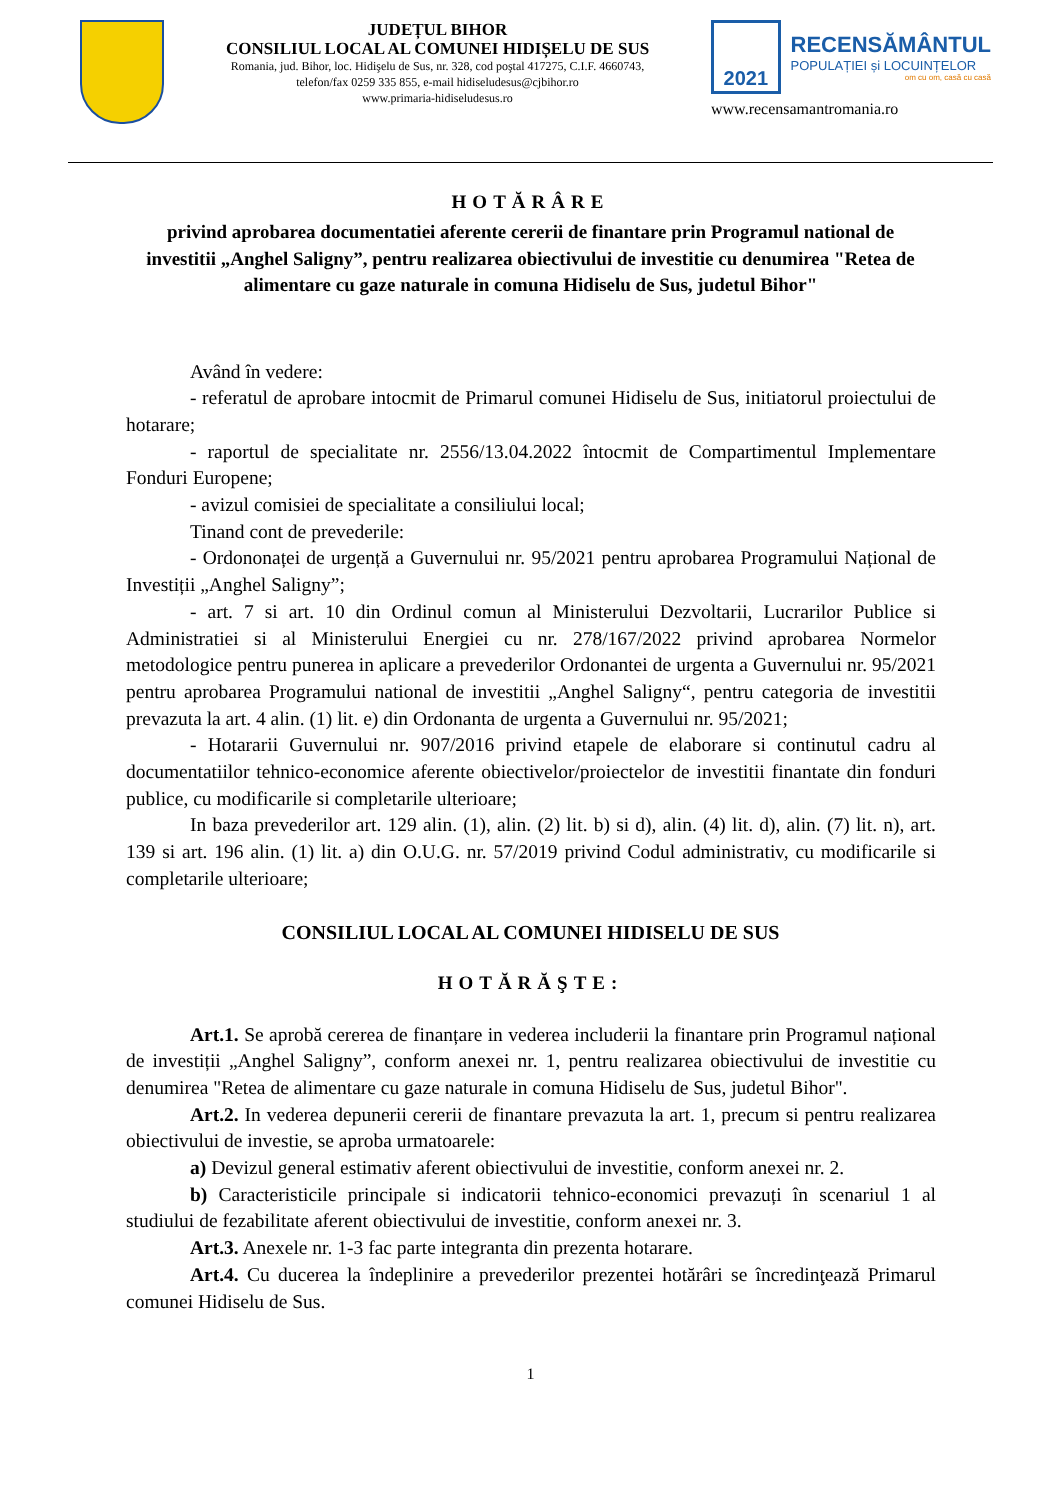JUDEȚUL BIHOR
CONSILIUL LOCAL AL COMUNEI HIDIȘELU DE SUS
Romania, jud. Bihor, loc. Hidişelu de Sus, nr. 328, cod poştal 417275, C.I.F. 4660743,
telefon/fax 0259 335 855, e-mail hidiseludesus@cjbihor.ro
www.primaria-hidiseludesus.ro
2021
RECENSĂMÂNTUL
POPULAȚIEI și LOCUINȚELOR
om cu om, casă cu casă
www.recensamantromania.ro
HOTĂRÂRE
privind aprobarea documentatiei aferente cererii de finantare prin Programul national de investitii „Anghel Saligny”, pentru realizarea obiectivului de investitie cu denumirea "Retea de alimentare cu gaze naturale in comuna Hidiselu de Sus, judetul Bihor"
Având în vedere:
- referatul de aprobare intocmit de Primarul comunei Hidiselu de Sus, initiatorul proiectului de hotarare;
- raportul de specialitate nr. 2556/13.04.2022 întocmit de Compartimentul Implementare Fonduri Europene;
- avizul comisiei de specialitate a consiliului local;
Tinand cont de prevederile:
- Ordononaței de urgență a Guvernului nr. 95/2021 pentru aprobarea Programului Național de Investiții „Anghel Saligny”;
- art. 7 si art. 10 din Ordinul comun al Ministerului Dezvoltarii, Lucrarilor Publice si Administratiei si al Ministerului Energiei cu nr. 278/167/2022 privind aprobarea Normelor metodologice pentru punerea in aplicare a prevederilor Ordonantei de urgenta a Guvernului nr. 95/2021 pentru aprobarea Programului national de investitii „Anghel Saligny“, pentru categoria de investitii prevazuta la art. 4 alin. (1) lit. e) din Ordonanta de urgenta a Guvernului nr. 95/2021;
- Hotararii Guvernului nr. 907/2016 privind etapele de elaborare si continutul cadru al documentatiilor tehnico-economice aferente obiectivelor/proiectelor de investitii finantate din fonduri publice, cu modificarile si completarile ulterioare;
In baza prevederilor art. 129 alin. (1), alin. (2) lit. b) si d), alin. (4) lit. d), alin. (7) lit. n), art. 139 si art. 196 alin. (1) lit. a) din O.U.G. nr. 57/2019 privind Codul administrativ, cu modificarile si completarile ulterioare;
CONSILIUL LOCAL AL COMUNEI HIDISELU DE SUS
HOTĂRĂŞTE:
Art.1. Se aprobă cererea de finanțare in vederea includerii la finantare prin Programul național de investiții „Anghel Saligny”, conform anexei nr. 1, pentru realizarea obiectivului de investitie cu denumirea "Retea de alimentare cu gaze naturale in comuna Hidiselu de Sus, judetul Bihor".
Art.2. In vederea depunerii cererii de finantare prevazuta la art. 1, precum si pentru realizarea obiectivului de investie, se aproba urmatoarele:
a) Devizul general estimativ aferent obiectivului de investitie, conform anexei nr. 2.
b) Caracteristicile principale si indicatorii tehnico-economici prevazuți în scenariul 1 al studiului de fezabilitate aferent obiectivului de investitie, conform anexei nr. 3.
Art.3. Anexele nr. 1-3 fac parte integranta din prezenta hotarare.
Art.4. Cu ducerea la îndeplinire a prevederilor prezentei hotărâri se încredinţează Primarul comunei Hidiselu de Sus.
1